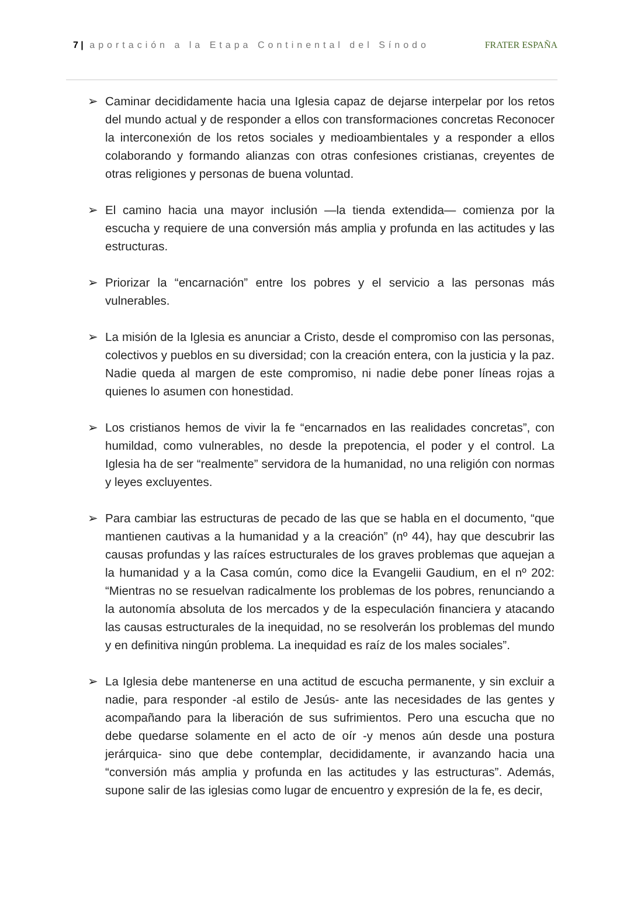7 | aportación a la Etapa Continental del Sínodo FRATER ESPAÑA
➢ Caminar decididamente hacia una Iglesia capaz de dejarse interpelar por los retos del mundo actual y de responder a ellos con transformaciones concretas Reconocer la interconexión de los retos sociales y medioambientales y a responder a ellos colaborando y formando alianzas con otras confesiones cristianas, creyentes de otras religiones y personas de buena voluntad.
➢ El camino hacia una mayor inclusión —la tienda extendida— comienza por la escucha y requiere de una conversión más amplia y profunda en las actitudes y las estructuras.
➢ Priorizar la “encarnación” entre los pobres y el servicio a las personas más vulnerables.
➢ La misión de la Iglesia es anunciar a Cristo, desde el compromiso con las personas, colectivos y pueblos en su diversidad; con la creación entera, con la justicia y la paz. Nadie queda al margen de este compromiso, ni nadie debe poner líneas rojas a quienes lo asumen con honestidad.
➢ Los cristianos hemos de vivir la fe “encarnados en las realidades concretas”, con humildad, como vulnerables, no desde la prepotencia, el poder y el control. La Iglesia ha de ser “realmente” servidora de la humanidad, no una religión con normas y leyes excluyentes.
➢ Para cambiar las estructuras de pecado de las que se habla en el documento, “que mantienen cautivas a la humanidad y a la creación” (nº 44), hay que descubrir las causas profundas y las raíces estructurales de los graves problemas que aquejan a la humanidad y a la Casa común, como dice la Evangelii Gaudium, en el nº 202: “Mientras no se resuelvan radicalmente los problemas de los pobres, renunciando a la autonomía absoluta de los mercados y de la especulación financiera y atacando las causas estructurales de la inequidad, no se resolverán los problemas del mundo y en definitiva ningún problema. La inequidad es raíz de los males sociales”.
➢ La Iglesia debe mantenerse en una actitud de escucha permanente, y sin excluir a nadie, para responder -al estilo de Jesús- ante las necesidades de las gentes y acompañando para la liberación de sus sufrimientos. Pero una escucha que no debe quedarse solamente en el acto de oír -y menos aún desde una postura jerárquica- sino que debe contemplar, decididamente, ir avanzando hacia una “conversión más amplia y profunda en las actitudes y las estructuras”. Además, supone salir de las iglesias como lugar de encuentro y expresión de la fe, es decir,